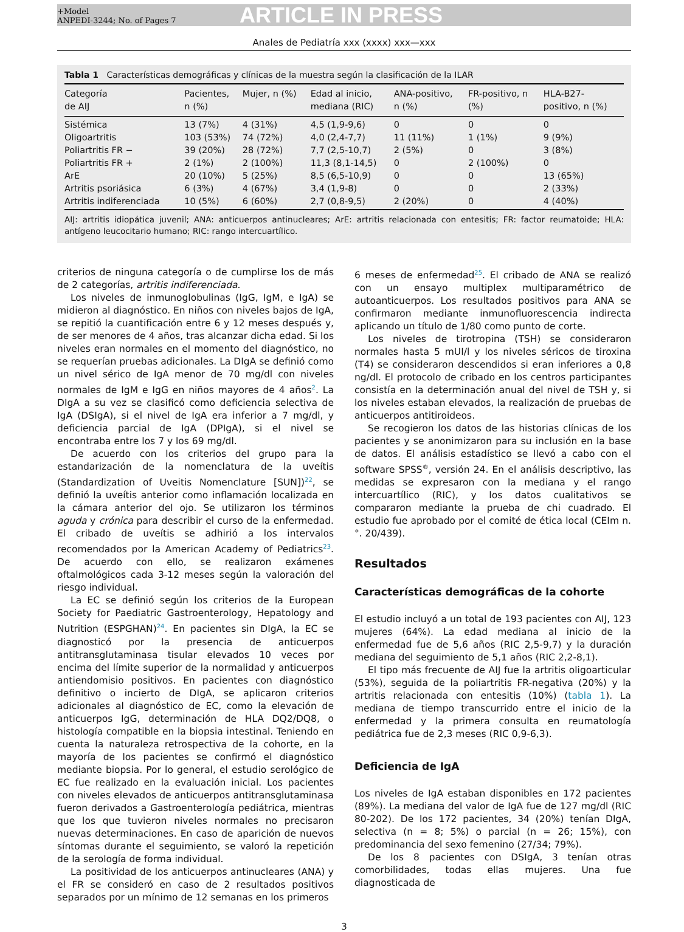+Model
ANPEDI-3244; No. of Pages 7
ARTICLE IN PRESS
Anales de Pediatría xxx (xxxx) xxx—xxx
Tabla 1 Características demográficas y clínicas de la muestra según la clasificación de la ILAR
| Categoría de AIJ | Pacientes, n (%) | Mujer, n (%) | Edad al inicio, mediana (RIC) | ANA-positivo, n (%) | FR-positivo, n (%) | HLA-B27- positivo, n (%) |
| --- | --- | --- | --- | --- | --- | --- |
| Sistémica | 13 (7%) | 4 (31%) | 4,5 (1,9-9,6) | 0 | 0 | 0 |
| Oligoartritis | 103 (53%) | 74 (72%) | 4,0 (2,4-7,7) | 11 (11%) | 1 (1%) | 9 (9%) |
| Poliartritis FR − | 39 (20%) | 28 (72%) | 7,7 (2,5-10,7) | 2 (5%) | 0 | 3 (8%) |
| Poliartritis FR + | 2 (1%) | 2 (100%) | 11,3 (8,1-14,5) | 0 | 2 (100%) | 0 |
| ArE | 20 (10%) | 5 (25%) | 8,5 (6,5-10,9) | 0 | 0 | 13 (65%) |
| Artritis psoriásica | 6 (3%) | 4 (67%) | 3,4 (1,9-8) | 0 | 0 | 2 (33%) |
| Artritis indiferenciada | 10 (5%) | 6 (60%) | 2,7 (0,8-9,5) | 2 (20%) | 0 | 4 (40%) |
AIJ: artritis idiopática juvenil; ANA: anticuerpos antinucleares; ArE: artritis relacionada con entesitis; FR: factor reumatoide; HLA: antígeno leucocitario humano; RIC: rango intercuartílico.
criterios de ninguna categoría o de cumplirse los de más de 2 categorías, artritis indiferenciada.
Los niveles de inmunoglobulinas (IgG, IgM, e IgA) se midieron al diagnóstico. En niños con niveles bajos de IgA, se repitió la cuantificación entre 6 y 12 meses después y, de ser menores de 4 años, tras alcanzar dicha edad. Si los niveles eran normales en el momento del diagnóstico, no se requerían pruebas adicionales. La DIgA se definió como un nivel sérico de IgA menor de 70 mg/dl con niveles normales de IgM e IgG en niños mayores de 4 años<sup>2</sup>. La DIgA a su vez se clasificó como deficiencia selectiva de IgA (DSIgA), si el nivel de IgA era inferior a 7 mg/dl, y deficiencia parcial de IgA (DPIgA), si el nivel se encontraba entre los 7 y los 69 mg/dl.
De acuerdo con los criterios del grupo para la estandarización de la nomenclatura de la uveítis (Standardization of Uveitis Nomenclature [SUN])<sup>22</sup>, se definió la uveítis anterior como inflamación localizada en la cámara anterior del ojo. Se utilizaron los términos aguda y crónica para describir el curso de la enfermedad. El cribado de uveítis se adhirió a los intervalos recomendados por la American Academy of Pediatrics<sup>23</sup>. De acuerdo con ello, se realizaron exámenes oftalmológicos cada 3-12 meses según la valoración del riesgo individual.
La EC se definió según los criterios de la European Society for Paediatric Gastroenterology, Hepatology and Nutrition (ESPGHAN)<sup>24</sup>. En pacientes sin DIgA, la EC se diagnosticó por la presencia de anticuerpos antitransglutaminasa tisular elevados 10 veces por encima del límite superior de la normalidad y anticuerpos antiendomisio positivos. En pacientes con diagnóstico definitivo o incierto de DIgA, se aplicaron criterios adicionales al diagnóstico de EC, como la elevación de anticuerpos IgG, determinación de HLA DQ2/DQ8, o histología compatible en la biopsia intestinal. Teniendo en cuenta la naturaleza retrospectiva de la cohorte, en la mayoría de los pacientes se confirmó el diagnóstico mediante biopsia. Por lo general, el estudio serológico de EC fue realizado en la evaluación inicial. Los pacientes con niveles elevados de anticuerpos antitransglutaminasa fueron derivados a Gastroenterología pediátrica, mientras que los que tuvieron niveles normales no precisaron nuevas determinaciones. En caso de aparición de nuevos síntomas durante el seguimiento, se valoró la repetición de la serología de forma individual.
La positividad de los anticuerpos antinucleares (ANA) y el FR se consideró en caso de 2 resultados positivos separados por un mínimo de 12 semanas en los primeros
6 meses de enfermedad<sup>25</sup>. El cribado de ANA se realizó con un ensayo multiplex multiparamétrico de autoanticuerpos. Los resultados positivos para ANA se confirmaron mediante inmunofluorescencia indirecta aplicando un título de 1/80 como punto de corte.
Los niveles de tirotropina (TSH) se consideraron normales hasta 5 mUI/l y los niveles séricos de tiroxina (T4) se consideraron descendidos si eran inferiores a 0,8 ng/dl. El protocolo de cribado en los centros participantes consistía en la determinación anual del nivel de TSH y, si los niveles estaban elevados, la realización de pruebas de anticuerpos antitiroideos.
Se recogieron los datos de las historias clínicas de los pacientes y se anonimizaron para su inclusión en la base de datos. El análisis estadístico se llevó a cabo con el software SPSS<sup>®</sup>, versión 24. En el análisis descriptivo, las medidas se expresaron con la mediana y el rango intercuartílico (RIC), y los datos cualitativos se compararon mediante la prueba de chi cuadrado. El estudio fue aprobado por el comité de ética local (CEIm n.°. 20/439).
Resultados
Características demográficas de la cohorte
El estudio incluyó a un total de 193 pacientes con AIJ, 123 mujeres (64%). La edad mediana al inicio de la enfermedad fue de 5,6 años (RIC 2,5-9,7) y la duración mediana del seguimiento de 5,1 años (RIC 2,2-8,1).
El tipo más frecuente de AIJ fue la artritis oligoarticular (53%), seguida de la poliartritis FR-negativa (20%) y la artritis relacionada con entesitis (10%) (tabla 1). La mediana de tiempo transcurrido entre el inicio de la enfermedad y la primera consulta en reumatología pediátrica fue de 2,3 meses (RIC 0,9-6,3).
Deficiencia de IgA
Los niveles de IgA estaban disponibles en 172 pacientes (89%). La mediana del valor de IgA fue de 127 mg/dl (RIC 80-202). De los 172 pacientes, 34 (20%) tenían DIgA, selectiva (n = 8; 5%) o parcial (n = 26; 15%), con predominancia del sexo femenino (27/34; 79%).
De los 8 pacientes con DSIgA, 3 tenían otras comorbilidades, todas ellas mujeres. Una fue diagnosticada de
3